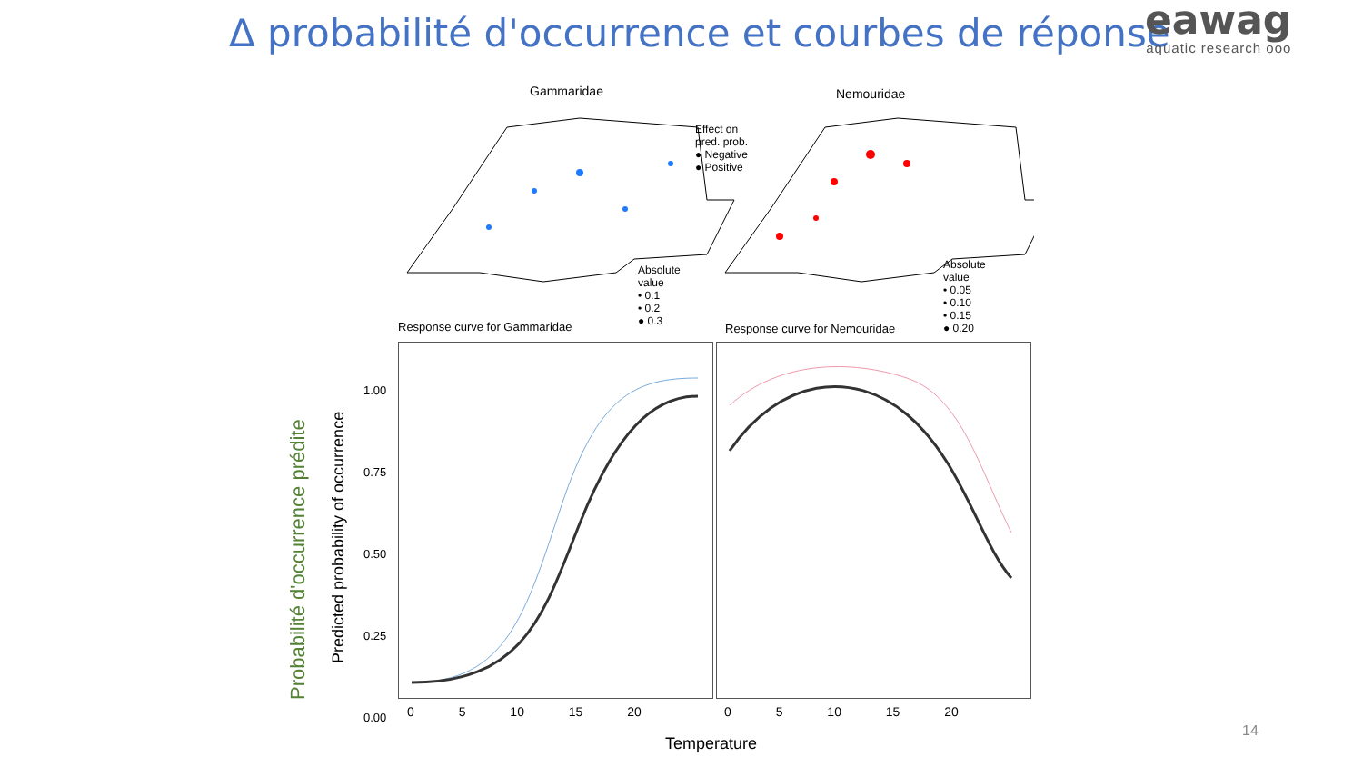Δ probabilité d'occurrence et courbes de réponse
eawag
aquatic research ooo
Gammaridae Nemouridae
Effect on
pred. prob.
● Negative
● Positive
Absolute
value
• 0.1
• 0.2
● 0.3
Absolute
value
• 0.05
• 0.10
• 0.15
● 0.20
Response curve for Gammaridae Response curve for Nemouridae
Probabilité d'occurrence prédite
Predicted probability of occurrence
1.00
0.75
0.50
0.25
0.00
0 5 10 15 20 0 5 10 15 20
Temperature
14